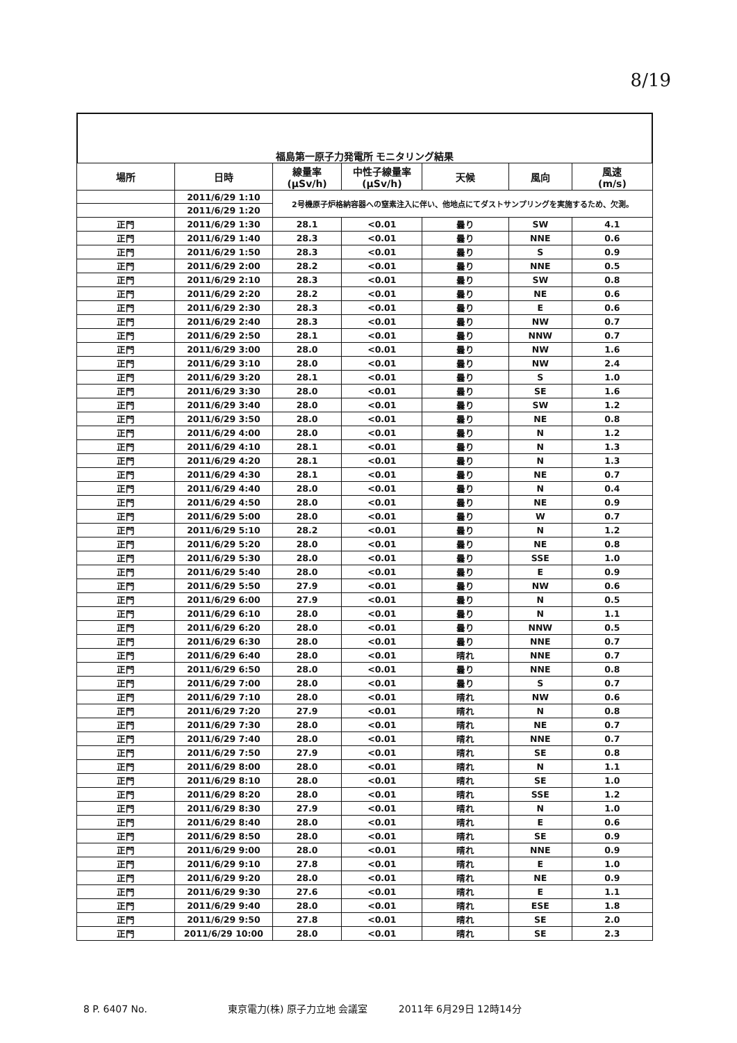8/19
福島第一原子力発電所 モニタリング結果
| 場所 | 日時 | 線量率 (μSv/h) | 中性子線量率 (μSv/h) | 天候 | 風向 | 風速 (m/s) |
| --- | --- | --- | --- | --- | --- | --- |
| | 2011/6/29 1:10 | 2号機原子炉格納容器への窒素注入に伴い、他地点にてダストサンプリングを実施するため、欠測。 | | | | |
| | 2011/6/29 1:20 | | | | | |
| 正門 | 2011/6/29 1:30 | 28.1 | <0.01 | 曇り | SW | 4.1 |
| 正門 | 2011/6/29 1:40 | 28.3 | <0.01 | 曇り | NNE | 0.6 |
| 正門 | 2011/6/29 1:50 | 28.3 | <0.01 | 曇り | S | 0.9 |
| 正門 | 2011/6/29 2:00 | 28.2 | <0.01 | 曇り | NNE | 0.5 |
| 正門 | 2011/6/29 2:10 | 28.3 | <0.01 | 曇り | SW | 0.8 |
| 正門 | 2011/6/29 2:20 | 28.2 | <0.01 | 曇り | NE | 0.6 |
| 正門 | 2011/6/29 2:30 | 28.3 | <0.01 | 曇り | E | 0.6 |
| 正門 | 2011/6/29 2:40 | 28.3 | <0.01 | 曇り | NW | 0.7 |
| 正門 | 2011/6/29 2:50 | 28.1 | <0.01 | 曇り | NNW | 0.7 |
| 正門 | 2011/6/29 3:00 | 28.0 | <0.01 | 曇り | NW | 1.6 |
| 正門 | 2011/6/29 3:10 | 28.0 | <0.01 | 曇り | NW | 2.4 |
| 正門 | 2011/6/29 3:20 | 28.1 | <0.01 | 曇り | S | 1.0 |
| 正門 | 2011/6/29 3:30 | 28.0 | <0.01 | 曇り | SE | 1.6 |
| 正門 | 2011/6/29 3:40 | 28.0 | <0.01 | 曇り | SW | 1.2 |
| 正門 | 2011/6/29 3:50 | 28.0 | <0.01 | 曇り | NE | 0.8 |
| 正門 | 2011/6/29 4:00 | 28.0 | <0.01 | 曇り | N | 1.2 |
| 正門 | 2011/6/29 4:10 | 28.1 | <0.01 | 曇り | N | 1.3 |
| 正門 | 2011/6/29 4:20 | 28.1 | <0.01 | 曇り | N | 1.3 |
| 正門 | 2011/6/29 4:30 | 28.1 | <0.01 | 曇り | NE | 0.7 |
| 正門 | 2011/6/29 4:40 | 28.0 | <0.01 | 曇り | N | 0.4 |
| 正門 | 2011/6/29 4:50 | 28.0 | <0.01 | 曇り | NE | 0.9 |
| 正門 | 2011/6/29 5:00 | 28.0 | <0.01 | 曇り | W | 0.7 |
| 正門 | 2011/6/29 5:10 | 28.2 | <0.01 | 曇り | N | 1.2 |
| 正門 | 2011/6/29 5:20 | 28.0 | <0.01 | 曇り | NE | 0.8 |
| 正門 | 2011/6/29 5:30 | 28.0 | <0.01 | 曇り | SSE | 1.0 |
| 正門 | 2011/6/29 5:40 | 28.0 | <0.01 | 曇り | E | 0.9 |
| 正門 | 2011/6/29 5:50 | 27.9 | <0.01 | 曇り | NW | 0.6 |
| 正門 | 2011/6/29 6:00 | 27.9 | <0.01 | 曇り | N | 0.5 |
| 正門 | 2011/6/29 6:10 | 28.0 | <0.01 | 曇り | N | 1.1 |
| 正門 | 2011/6/29 6:20 | 28.0 | <0.01 | 曇り | NNW | 0.5 |
| 正門 | 2011/6/29 6:30 | 28.0 | <0.01 | 曇り | NNE | 0.7 |
| 正門 | 2011/6/29 6:40 | 28.0 | <0.01 | 晴れ | NNE | 0.7 |
| 正門 | 2011/6/29 6:50 | 28.0 | <0.01 | 曇り | NNE | 0.8 |
| 正門 | 2011/6/29 7:00 | 28.0 | <0.01 | 曇り | S | 0.7 |
| 正門 | 2011/6/29 7:10 | 28.0 | <0.01 | 晴れ | NW | 0.6 |
| 正門 | 2011/6/29 7:20 | 27.9 | <0.01 | 晴れ | N | 0.8 |
| 正門 | 2011/6/29 7:30 | 28.0 | <0.01 | 晴れ | NE | 0.7 |
| 正門 | 2011/6/29 7:40 | 28.0 | <0.01 | 晴れ | NNE | 0.7 |
| 正門 | 2011/6/29 7:50 | 27.9 | <0.01 | 晴れ | SE | 0.8 |
| 正門 | 2011/6/29 8:00 | 28.0 | <0.01 | 晴れ | N | 1.1 |
| 正門 | 2011/6/29 8:10 | 28.0 | <0.01 | 晴れ | SE | 1.0 |
| 正門 | 2011/6/29 8:20 | 28.0 | <0.01 | 晴れ | SSE | 1.2 |
| 正門 | 2011/6/29 8:30 | 27.9 | <0.01 | 晴れ | N | 1.0 |
| 正門 | 2011/6/29 8:40 | 28.0 | <0.01 | 晴れ | E | 0.6 |
| 正門 | 2011/6/29 8:50 | 28.0 | <0.01 | 晴れ | SE | 0.9 |
| 正門 | 2011/6/29 9:00 | 28.0 | <0.01 | 晴れ | NNE | 0.9 |
| 正門 | 2011/6/29 9:10 | 27.8 | <0.01 | 晴れ | E | 1.0 |
| 正門 | 2011/6/29 9:20 | 28.0 | <0.01 | 晴れ | NE | 0.9 |
| 正門 | 2011/6/29 9:30 | 27.6 | <0.01 | 晴れ | E | 1.1 |
| 正門 | 2011/6/29 9:40 | 28.0 | <0.01 | 晴れ | ESE | 1.8 |
| 正門 | 2011/6/29 9:50 | 27.8 | <0.01 | 晴れ | SE | 2.0 |
| 正門 | 2011/6/29 10:00 | 28.0 | <0.01 | 晴れ | SE | 2.3 |
8 P. 6407 No. 東京電力(株) 原子力立地 会議室 2011年 6月29日 12時14分